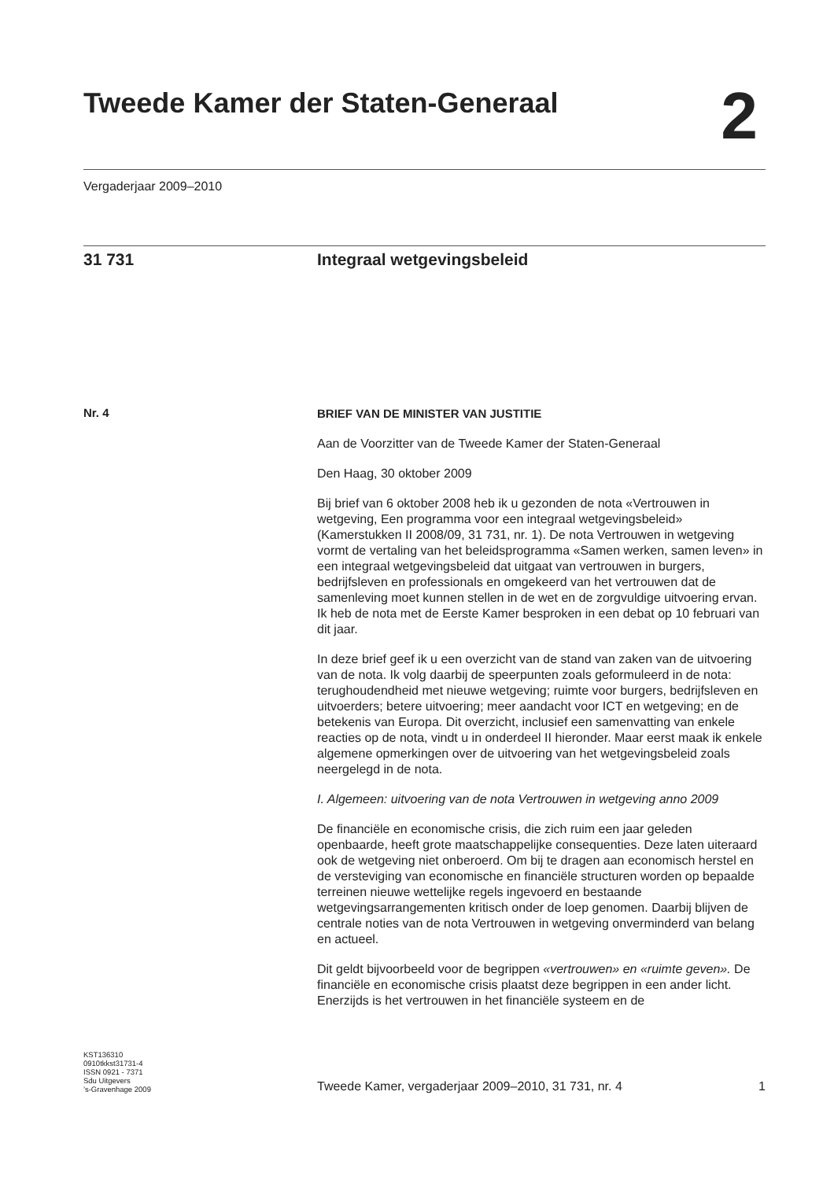Tweede Kamer der Staten-Generaal
2
Vergaderjaar 2009–2010
31 731 Integraal wetgevingsbeleid
Nr. 4
BRIEF VAN DE MINISTER VAN JUSTITIE
Aan de Voorzitter van de Tweede Kamer der Staten-Generaal
Den Haag, 30 oktober 2009
Bij brief van 6 oktober 2008 heb ik u gezonden de nota «Vertrouwen in wetgeving, Een programma voor een integraal wetgevingsbeleid» (Kamerstukken II 2008/09, 31 731, nr. 1). De nota Vertrouwen in wetgeving vormt de vertaling van het beleidsprogramma «Samen werken, samen leven» in een integraal wetgevingsbeleid dat uitgaat van vertrouwen in burgers, bedrijfsleven en professionals en omgekeerd van het vertrouwen dat de samenleving moet kunnen stellen in de wet en de zorgvuldige uitvoering ervan. Ik heb de nota met de Eerste Kamer besproken in een debat op 10 februari van dit jaar.
In deze brief geef ik u een overzicht van de stand van zaken van de uitvoering van de nota. Ik volg daarbij de speerpunten zoals geformuleerd in de nota: terughoudendheid met nieuwe wetgeving; ruimte voor burgers, bedrijfsleven en uitvoerders; betere uitvoering; meer aandacht voor ICT en wetgeving; en de betekenis van Europa. Dit overzicht, inclusief een samenvatting van enkele reacties op de nota, vindt u in onderdeel II hieronder. Maar eerst maak ik enkele algemene opmerkingen over de uitvoering van het wetgevingsbeleid zoals neergelegd in de nota.
I. Algemeen: uitvoering van de nota Vertrouwen in wetgeving anno 2009
De financiële en economische crisis, die zich ruim een jaar geleden openbaarde, heeft grote maatschappelijke consequenties. Deze laten uiteraard ook de wetgeving niet onberoerd. Om bij te dragen aan economisch herstel en de versteviging van economische en financiële structuren worden op bepaalde terreinen nieuwe wettelijke regels ingevoerd en bestaande wetgevingsarrangementen kritisch onder de loep genomen. Daarbij blijven de centrale noties van de nota Vertrouwen in wetgeving onverminderd van belang en actueel.
Dit geldt bijvoorbeeld voor de begrippen «vertrouwen» en «ruimte geven». De financiële en economische crisis plaatst deze begrippen in een ander licht. Enerzijds is het vertrouwen in het financiële systeem en de
KST136310
0910tkkst31731-4
ISSN 0921 - 7371
Sdu Uitgevers
’s-Gravenhage 2009
Tweede Kamer, vergaderjaar 2009–2010, 31 731, nr. 4
1